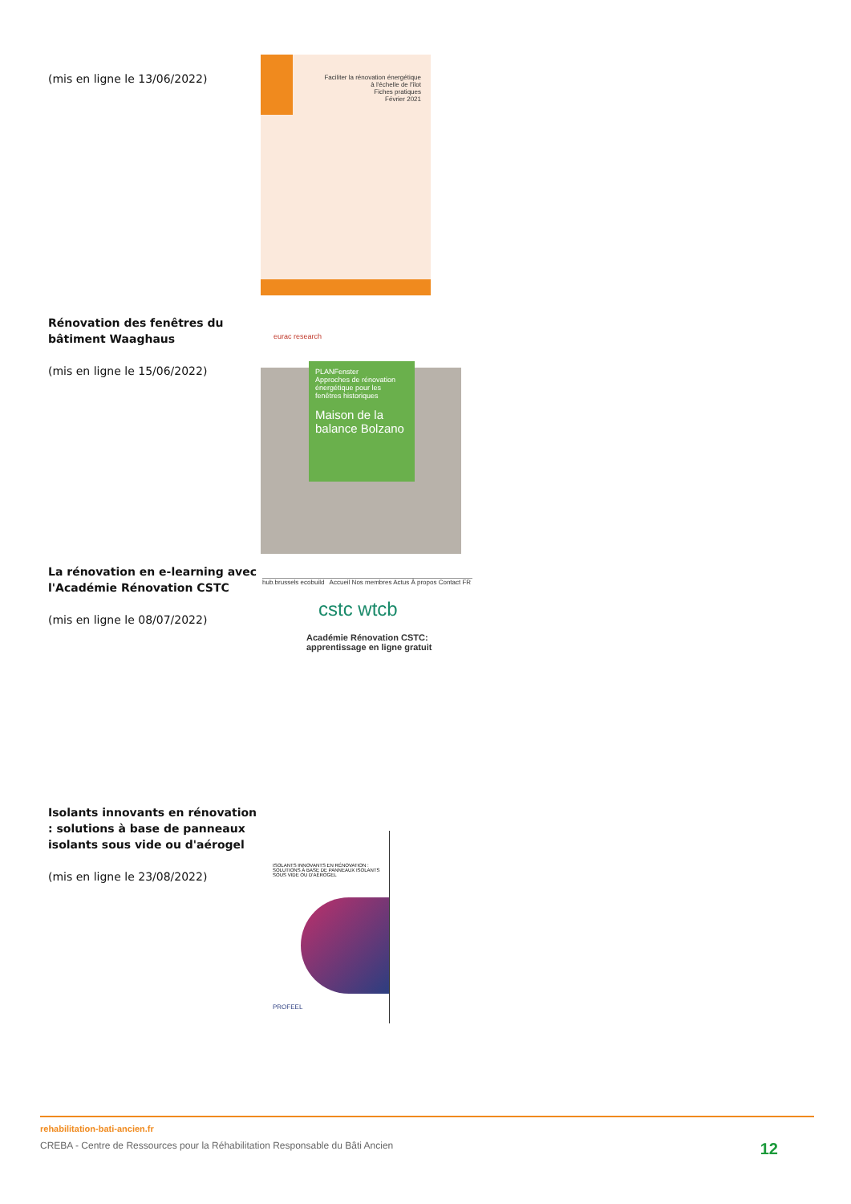(mis en ligne le 13/06/2022)
Faciliter la rénovation énergétique
à l'échelle de l'îlot
Fiches pratiques
Février 2021
Rénovation des fenêtres du bâtiment Waaghaus
(mis en ligne le 15/06/2022)
eurac research
PLANFenster
Approches de rénovation énergétique pour les fenêtres historiques
Maison de la balance Bolzano
La rénovation en e-learning avec l'Académie Rénovation CSTC
(mis en ligne le 08/07/2022)
hub.brussels ecobuild Accueil Nos membres Actus À propos Contact FR
cstc wtcb
Académie Rénovation CSTC: apprentissage en ligne gratuit
Isolants innovants en rénovation : solutions à base de panneaux isolants sous vide ou d'aérogel
(mis en ligne le 23/08/2022)
ISOLANTS INNOVANTS EN RÉNOVATION : SOLUTIONS À BASE DE PANNEAUX ISOLANTS SOUS VIDE OU D'AÉROGEL
PROFEEL
rehabilitation-bati-ancien.fr
CREBA - Centre de Ressources pour la Réhabilitation Responsable du Bâti Ancien 12